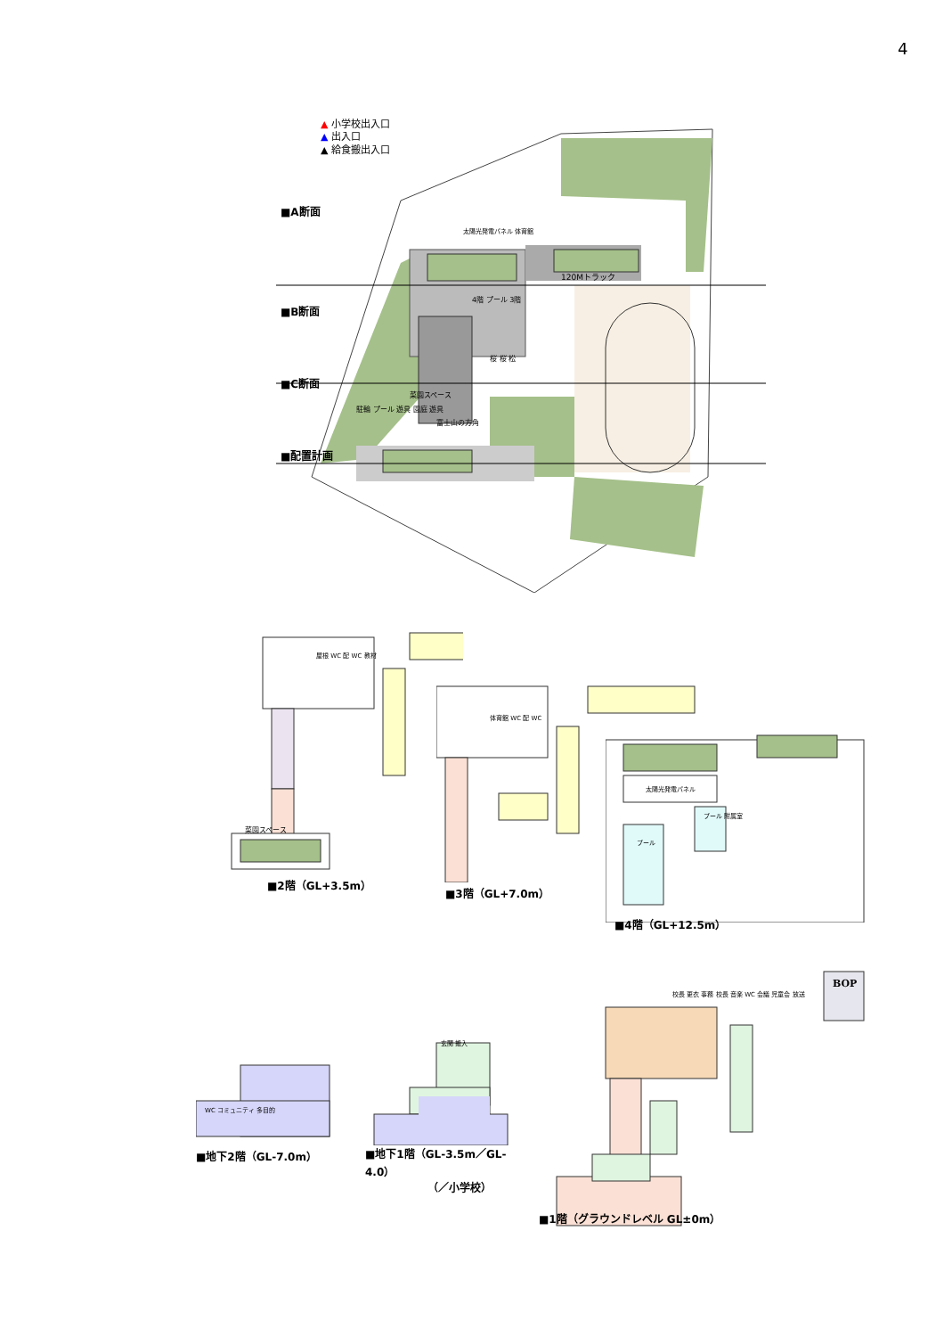4
▲ 小学校出入口
▲ 出入口
▲ 給食搬出入口
■A断面
太陽光発電パネル 体育館
120Mトラック
4階 プール 3階
■B断面
桜 桜 松
■C断面
菜園スペース
駐輪 プール 遊具 園庭 遊具
富士山の方角
■配置計画
屋根 WC 配 WC 教材
菜園スペース
■2階（GL+3.5m）
体育館 WC 配 WC
■3階（GL+7.0m）
太陽光発電パネル
プール 附属室
プール
■4階（GL+12.5m）
WC コミュニティ 多目的
■地下2階（GL-7.0m）
玄関 搬入
■地下1階（GL-3.5m／GL-4.0）
（／小学校）
BOP
校長 更衣 事務 校長 音楽 WC 会議 児童会 放送
■1階（グラウンドレベル GL±0m）